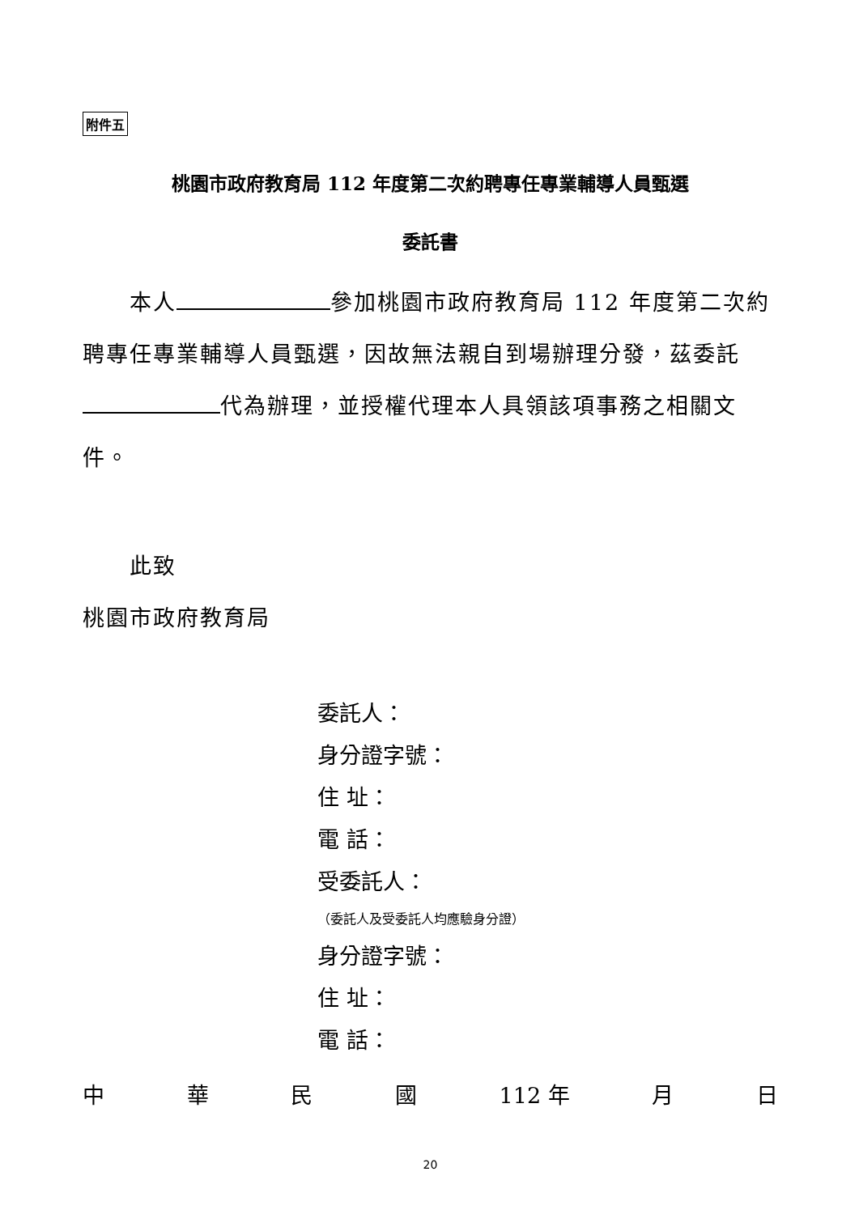附件五
桃園市政府教育局 112 年度第二次約聘專任專業輔導人員甄選
委託書
　　本人 參加桃園市政府教育局 112 年度第二次約聘專任專業輔導人員甄選，因故無法親自到場辦理分發，茲委託 代為辦理，並授權代理本人具領該項事務之相關文件。
　　此致
桃園市政府教育局
委託人：
身分證字號：
住 址：
電 話：
受委託人：
（委託人及受委託人均應驗身分證）
身分證字號：
住 址：
電 話：
中 華 民 國 112 年 月 日
20